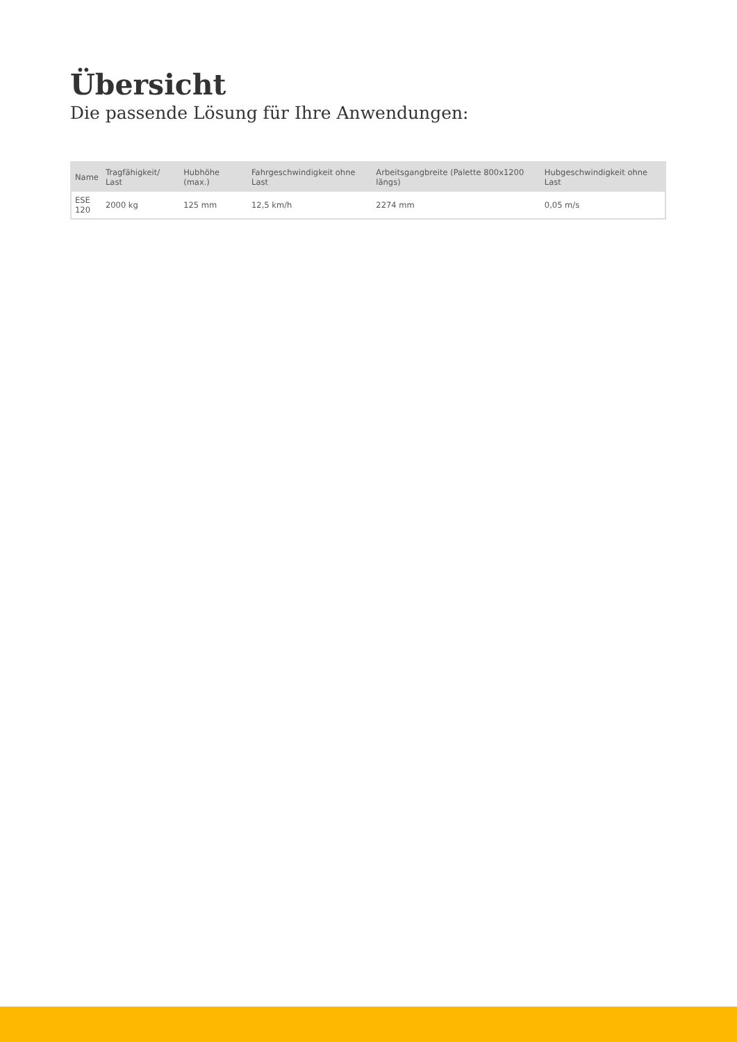Übersicht
Die passende Lösung für Ihre Anwendungen:
| Name | Tragfähigkeit/ Last | Hubhöhe (max.) | Fahrgeschwindigkeit ohne Last | Arbeitsgangbreite (Palette 800x1200 längs) | Hubgeschwindigkeit ohne Last |
| --- | --- | --- | --- | --- | --- |
| ESE 120 | 2000 kg | 125 mm | 12,5 km/h | 2274 mm | 0,05 m/s |